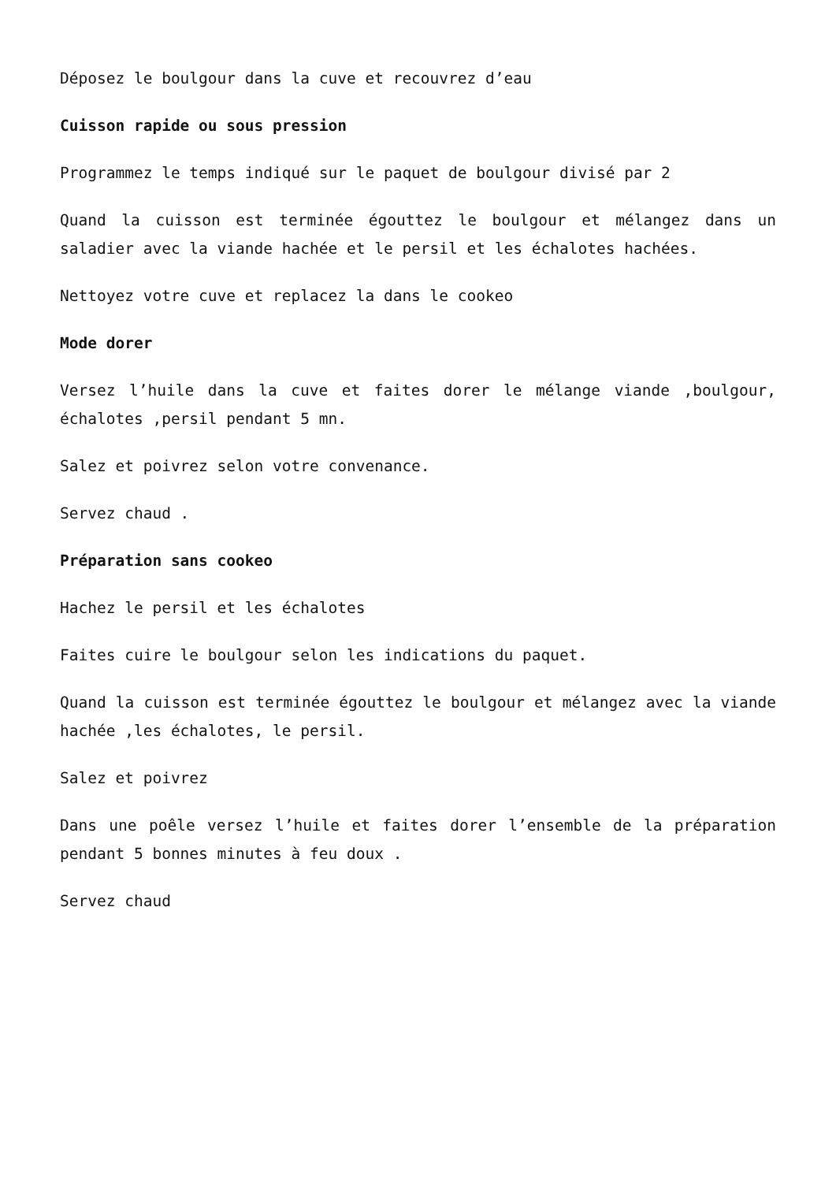Déposez le boulgour dans la cuve et recouvrez d’eau
Cuisson rapide ou sous pression
Programmez le temps indiqué sur le paquet de boulgour divisé par 2
Quand la cuisson est terminée égouttez le boulgour et mélangez dans un saladier avec la viande hachée et le persil et les échalotes hachées.
Nettoyez votre cuve et replacez la dans le cookeo
Mode dorer
Versez l’huile dans la cuve et faites dorer le mélange viande ,boulgour, échalotes ,persil pendant 5 mn.
Salez et poivrez selon votre convenance.
Servez chaud .
Préparation sans cookeo
Hachez le persil et les échalotes
Faites cuire le boulgour selon les indications du paquet.
Quand la cuisson est terminée égouttez le boulgour et mélangez avec la viande hachée ,les échalotes, le persil.
Salez et poivrez
Dans une poêle versez l’huile et faites dorer l’ensemble de la préparation pendant 5 bonnes minutes à feu doux .
Servez chaud